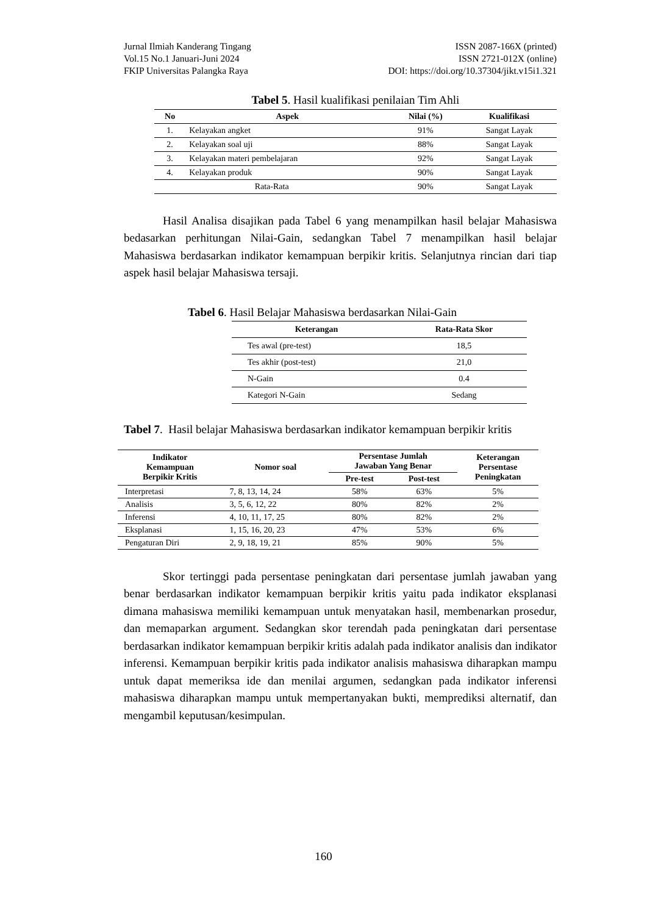Jurnal Ilmiah Kanderang Tingang
Vol.15 No.1 Januari-Juni 2024
FKIP Universitas Palangka Raya
ISSN 2087-166X (printed)
ISSN 2721-012X (online)
DOI: https://doi.org/10.37304/jikt.v15i1.321
Tabel 5. Hasil kualifikasi penilaian Tim Ahli
| No | Aspek | Nilai (%) | Kualifikasi |
| --- | --- | --- | --- |
| 1. | Kelayakan angket | 91% | Sangat Layak |
| 2. | Kelayakan soal uji | 88% | Sangat Layak |
| 3. | Kelayakan materi pembelajaran | 92% | Sangat Layak |
| 4. | Kelayakan produk | 90% | Sangat Layak |
| Rata-Rata | | 90% | Sangat Layak |
Hasil Analisa disajikan pada Tabel 6 yang menampilkan hasil belajar Mahasiswa bedasarkan perhitungan Nilai-Gain, sedangkan Tabel 7 menampilkan hasil belajar Mahasiswa berdasarkan indikator kemampuan berpikir kritis. Selanjutnya rincian dari tiap aspek hasil belajar Mahasiswa tersaji.
Tabel 6. Hasil Belajar Mahasiswa berdasarkan Nilai-Gain
| Keterangan | Rata-Rata Skor |
| --- | --- |
| Tes awal (pre-test) | 18,5 |
| Tes akhir (post-test) | 21,0 |
| N-Gain | 0.4 |
| Kategori N-Gain | Sedang |
Tabel 7. Hasil belajar Mahasiswa berdasarkan indikator kemampuan berpikir kritis
| Indikator Kemampuan Berpikir Kritis | Nomor soal | Persentase Jumlah Jawaban Yang Benar | | Keterangan Persentase Peningkatan |
| --- | --- | --- | --- | --- |
| | | Pre-test | Post-test | |
| Interpretasi | 7, 8, 13, 14, 24 | 58% | 63% | 5% |
| Analisis | 3, 5, 6, 12, 22 | 80% | 82% | 2% |
| Inferensi | 4, 10, 11, 17, 25 | 80% | 82% | 2% |
| Eksplanasi | 1, 15, 16, 20, 23 | 47% | 53% | 6% |
| Pengaturan Diri | 2, 9, 18, 19, 21 | 85% | 90% | 5% |
Skor tertinggi pada persentase peningkatan dari persentase jumlah jawaban yang benar berdasarkan indikator kemampuan berpikir kritis yaitu pada indikator eksplanasi dimana mahasiswa memiliki kemampuan untuk menyatakan hasil, membenarkan prosedur, dan memaparkan argument. Sedangkan skor terendah pada peningkatan dari persentase berdasarkan indikator kemampuan berpikir kritis adalah pada indikator analisis dan indikator inferensi. Kemampuan berpikir kritis pada indikator analisis mahasiswa diharapkan mampu untuk dapat memeriksa ide dan menilai argumen, sedangkan pada indikator inferensi mahasiswa diharapkan mampu untuk mempertanyakan bukti, memprediksi alternatif, dan mengambil keputusan/kesimpulan.
160